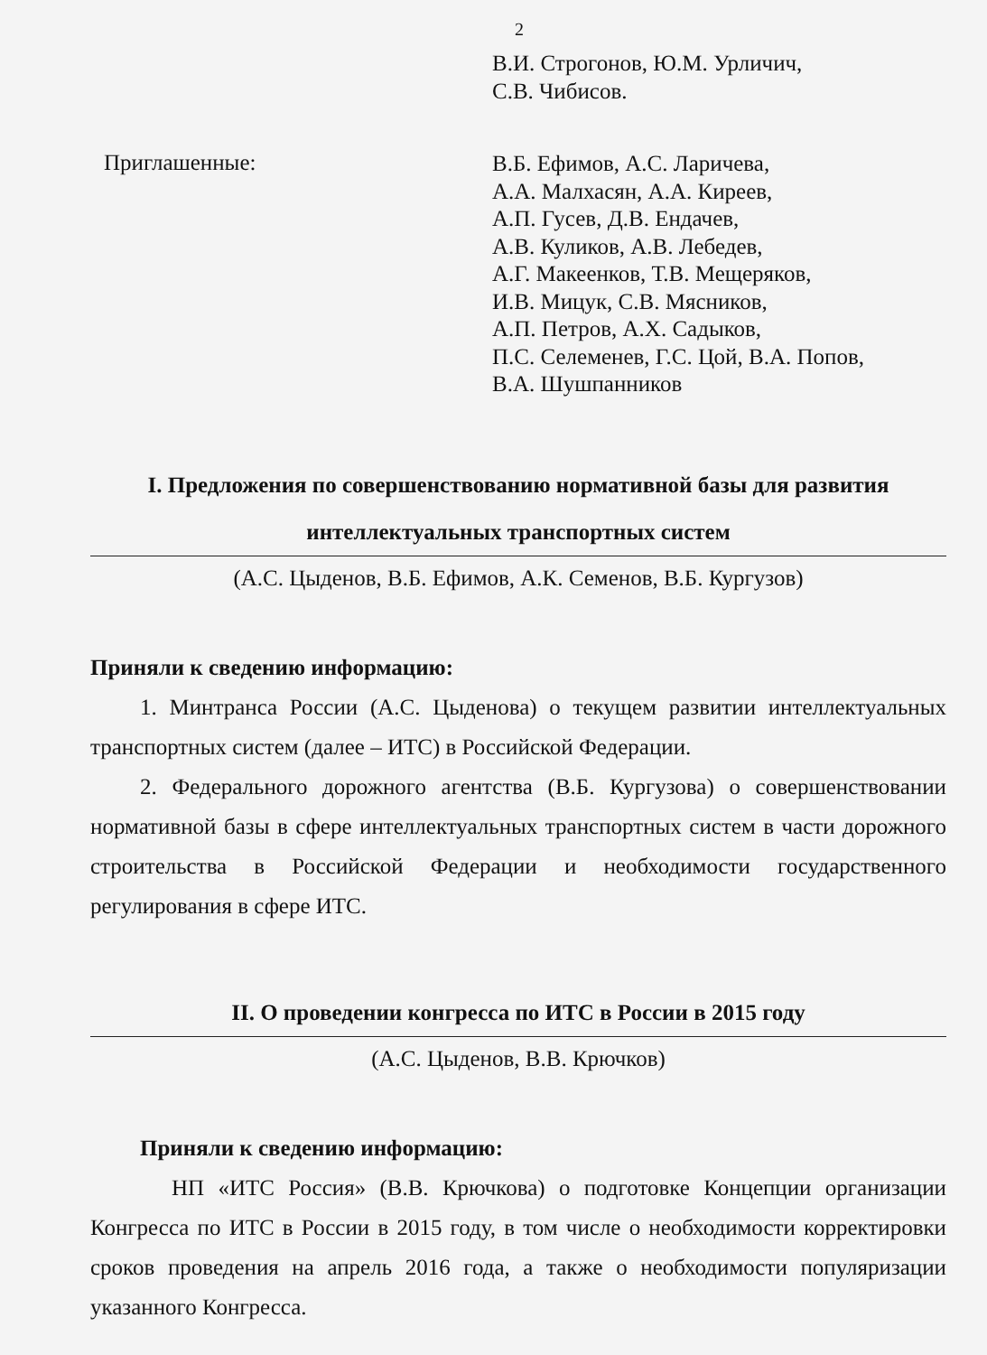2
В.И. Строгонов, Ю.М. Урличич,
С.В. Чибисов.
Приглашенные:
В.Б. Ефимов, А.С. Ларичева,
А.А. Малхасян, А.А. Киреев,
А.П. Гусев, Д.В. Ендачев,
А.В. Куликов, А.В. Лебедев,
А.Г. Макеенков, Т.В. Мещеряков,
И.В. Мицук, С.В. Мясников,
А.П. Петров, А.Х. Садыков,
П.С. Селеменев, Г.С. Цой, В.А. Попов,
В.А. Шушпанников
I. Предложения по совершенствованию нормативной базы для развития интеллектуальных транспортных систем
(А.С. Цыденов, В.Б. Ефимов, А.К. Семенов, В.Б. Кургузов)
Приняли к сведению информацию:
1. Минтранса России (А.С. Цыденова) о текущем развитии интеллектуальных транспортных систем (далее – ИТС) в Российской Федерации.
2. Федерального дорожного агентства (В.Б. Кургузова) о совершенствовании нормативной базы в сфере интеллектуальных транспортных систем в части дорожного строительства в Российской Федерации и необходимости государственного регулирования в сфере ИТС.
II. О проведении конгресса по ИТС в России в 2015 году
(А.С. Цыденов, В.В. Крючков)
Приняли к сведению информацию:
НП «ИТС Россия» (В.В. Крючкова) о подготовке Концепции организации Конгресса по ИТС в России в 2015 году, в том числе о необходимости корректировки сроков проведения на апрель 2016 года, а также о необходимости популяризации указанного Конгресса.